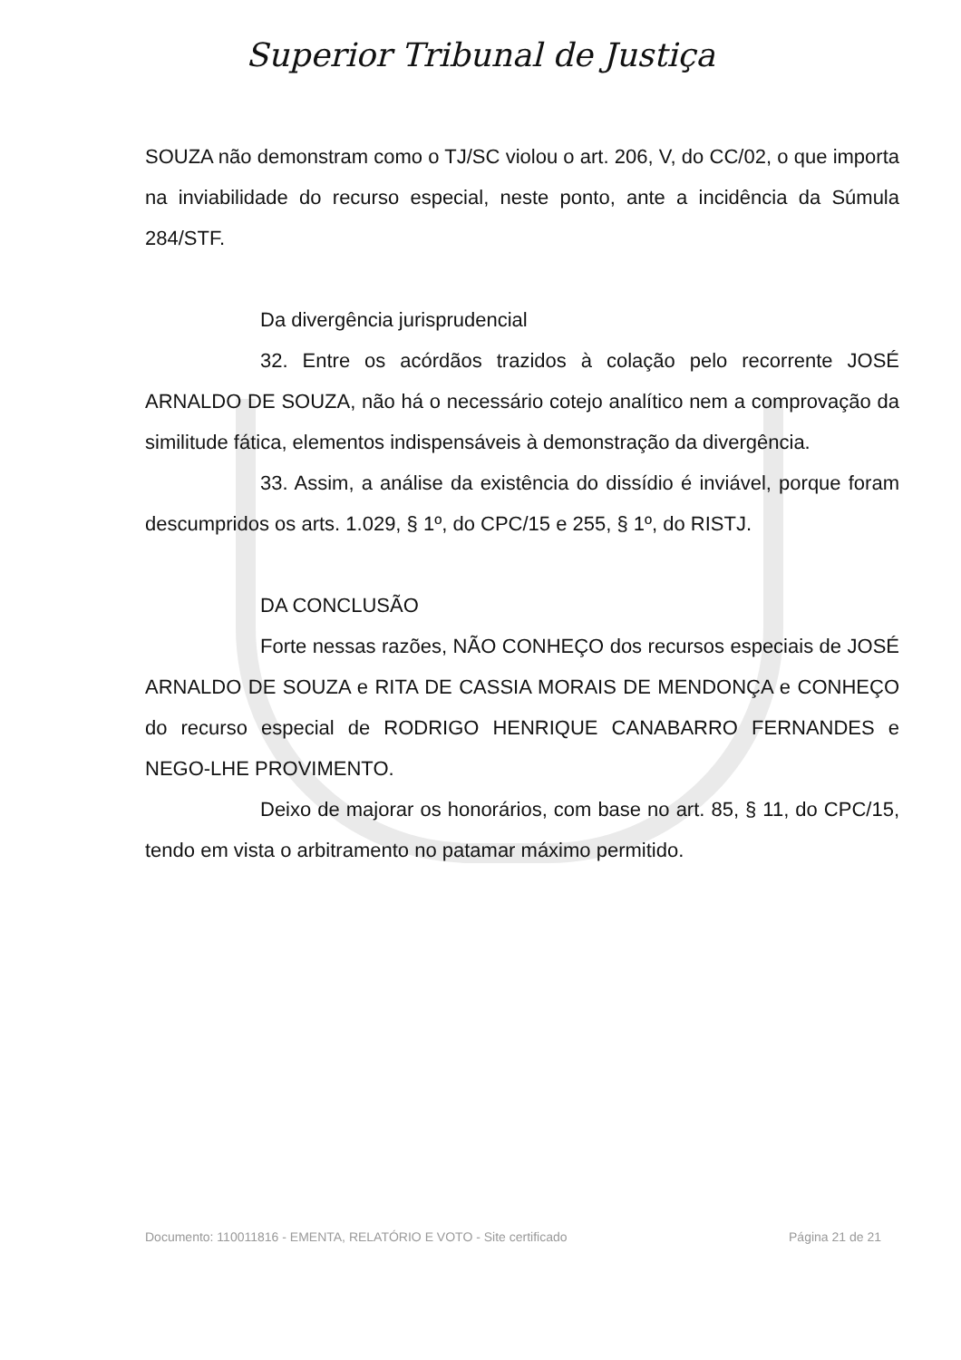Superior Tribunal de Justiça
SOUZA não demonstram como o TJ/SC violou o art. 206, V, do CC/02, o que importa na inviabilidade do recurso especial, neste ponto, ante a incidência da Súmula 284/STF.
Da divergência jurisprudencial
32. Entre os acórdãos trazidos à colação pelo recorrente JOSÉ ARNALDO DE SOUZA, não há o necessário cotejo analítico nem a comprovação da similitude fática, elementos indispensáveis à demonstração da divergência.
33. Assim, a análise da existência do dissídio é inviável, porque foram descumpridos os arts. 1.029, § 1º, do CPC/15 e 255, § 1º, do RISTJ.
DA CONCLUSÃO
Forte nessas razões, NÃO CONHEÇO dos recursos especiais de JOSÉ ARNALDO DE SOUZA e RITA DE CASSIA MORAIS DE MENDONÇA e CONHEÇO do recurso especial de RODRIGO HENRIQUE CANABARRO FERNANDES e NEGO-LHE PROVIMENTO.
Deixo de majorar os honorários, com base no art. 85, § 11, do CPC/15, tendo em vista o arbitramento no patamar máximo permitido.
Documento: 110011816 - EMENTA, RELATÓRIO E VOTO - Site certificado Página 21 de 21